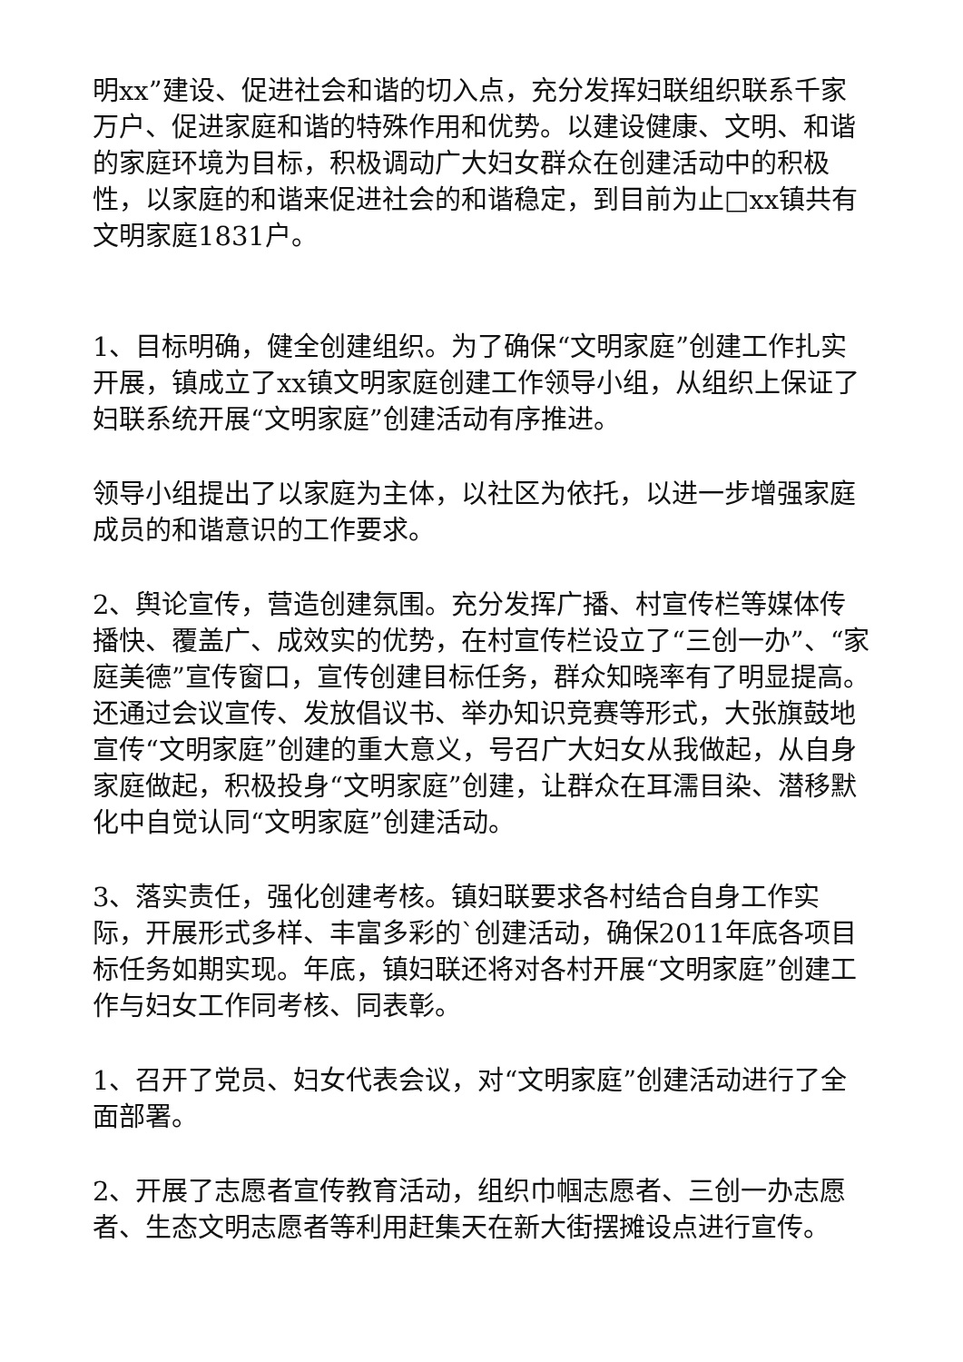明xx”建设、促进社会和谐的切入点，充分发挥妇联组织联系千家万户、促进家庭和谐的特殊作用和优势。以建设健康、文明、和谐的家庭环境为目标，积极调动广大妇女群众在创建活动中的积极性，以家庭的和谐来促进社会的和谐稳定，到目前为止□xx镇共有文明家庭1831户。
1、目标明确，健全创建组织。为了确保“文明家庭”创建工作扎实开展，镇成立了xx镇文明家庭创建工作领导小组，从组织上保证了妇联系统开展“文明家庭”创建活动有序推进。
领导小组提出了以家庭为主体，以社区为依托，以进一步增强家庭成员的和谐意识的工作要求。
2、舆论宣传，营造创建氛围。充分发挥广播、村宣传栏等媒体传播快、覆盖广、成效实的优势，在村宣传栏设立了“三创一办”、“家庭美德”宣传窗口，宣传创建目标任务，群众知晓率有了明显提高。还通过会议宣传、发放倡议书、举办知识竞赛等形式，大张旗鼓地宣传“文明家庭”创建的重大意义，号召广大妇女从我做起，从自身家庭做起，积极投身“文明家庭”创建，让群众在耳濡目染、潜移默化中自觉认同“文明家庭”创建活动。
3、落实责任，强化创建考核。镇妇联要求各村结合自身工作实际，开展形式多样、丰富多彩的`创建活动，确保2011年底各项目标任务如期实现。年底，镇妇联还将对各村开展“文明家庭”创建工作与妇女工作同考核、同表彰。
1、召开了党员、妇女代表会议，对“文明家庭”创建活动进行了全面部署。
2、开展了志愿者宣传教育活动，组织巾帼志愿者、三创一办志愿者、生态文明志愿者等利用赶集天在新大街摆摊设点进行宣传。